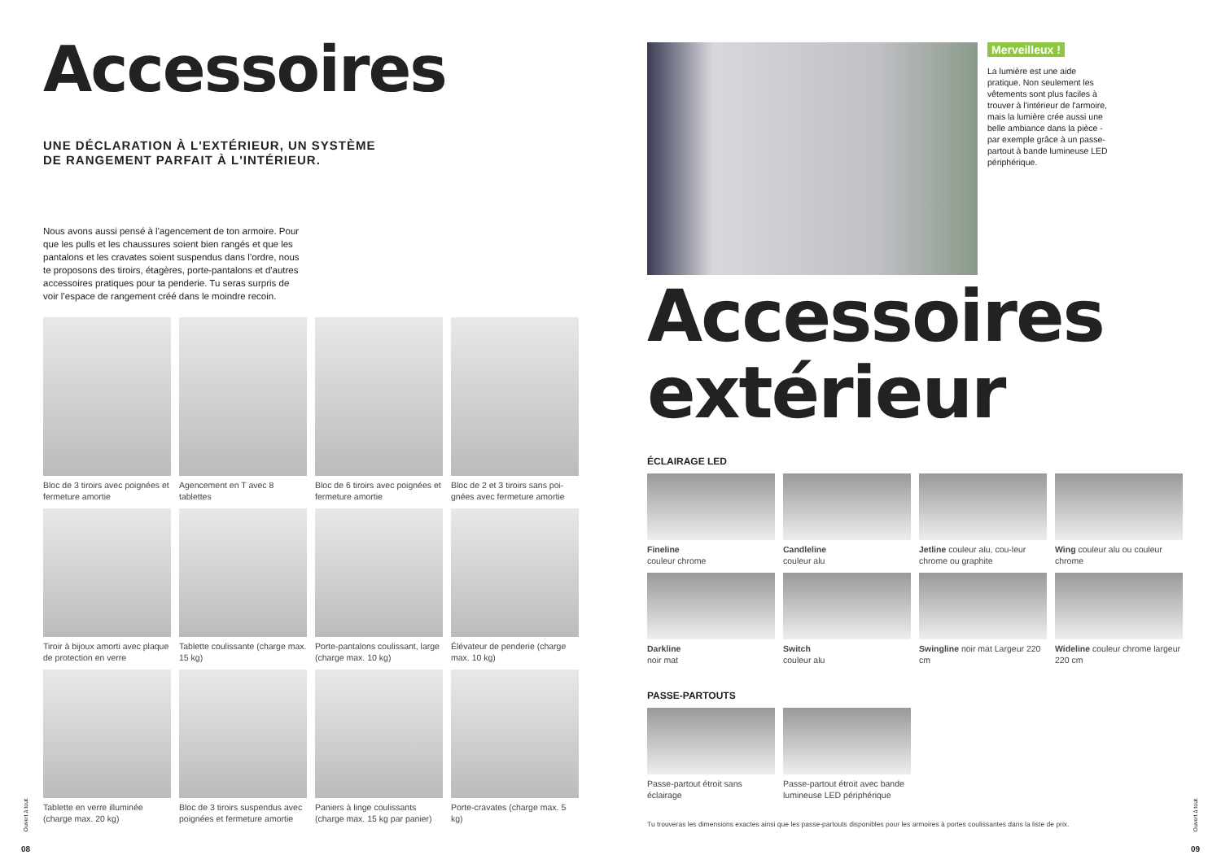Accessoires
UNE DÉCLARATION À L'EXTÉRIEUR, UN SYSTÈME
DE RANGEMENT PARFAIT À L'INTÉRIEUR.
Nous avons aussi pensé à l'agencement de ton armoire. Pour que les pulls et les chaussures soient bien rangés et que les pantalons et les cravates soient suspendus dans l’ordre, nous te proposons des tiroirs, étagères, porte-pantalons et d'autres accessoires pratiques pour ta penderie. Tu seras surpris de voir l’espace de rangement créé dans le moindre recoin.
Bloc de 3 tiroirs avec poignées et fermeture amortie
Agencement en T avec 8 tablettes
Bloc de 6 tiroirs avec poignées et fermeture amortie
Bloc de 2 et 3 tiroirs sans poi-gnées avec fermeture amortie
Tiroir à bijoux amorti avec plaque de protection en verre
Tablette coulissante (charge max. 15 kg)
Porte-pantalons coulissant, large (charge max. 10 kg)
Élévateur de penderie (charge max. 10 kg)
Tablette en verre illuminée (charge max. 20 kg)
Bloc de 3 tiroirs suspendus avec poignées et fermeture amortie
Paniers à linge coulissants (charge max. 15 kg par panier)
Porte-cravates (charge max. 5 kg)
Ouvert à tout.
08
Merveilleux !
La lumière est une aide pratique. Non seulement les vêtements sont plus faciles à trouver à l'intérieur de l'armoire, mais la lumière crée aussi une belle ambiance dans la pièce - par exemple grâce à un passe-partout à bande lumineuse LED périphérique.
Accessoires
extérieur
ÉCLAIRAGE LED
Fineline
couleur chrome
Candleline
couleur alu
Jetline couleur alu, cou-leur chrome ou graphite
Wing couleur alu ou couleur chrome
Darkline
noir mat
Switch
couleur alu
Swingline noir mat Largeur 220 cm
Wideline couleur chrome largeur 220 cm
PASSE-PARTOUTS
Passe-partout étroit sans éclairage
Passe-partout étroit avec bande lumineuse LED périphérique
Tu trouveras les dimensions exactes ainsi que les passe-partouts disponibles pour les armoires à portes coulissantes dans la liste de prix.
Ouvert à tout.
09